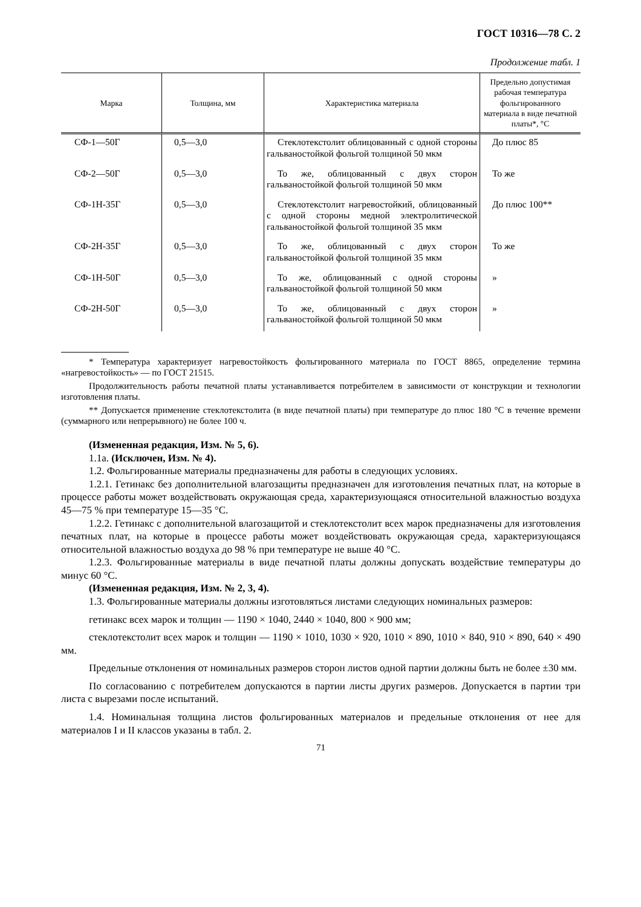ГОСТ 10316—78 С. 2
Продолжение табл. 1
| Марка | Толщина, мм | Характеристика материала | Предельно допустимая рабочая температура фольгированного материала в виде печатной платы*, °С |
| --- | --- | --- | --- |
| СФ-1—50Г | 0,5—3,0 | Стеклотекстолит облицованный с одной стороны гальваностойкой фольгой толщиной 50 мкм | До плюс 85 |
| СФ-2—50Г | 0,5—3,0 | То же, облицованный с двух сторон гальваностойкой фольгой толщиной 50 мкм | То же |
| СФ-1Н-35Г | 0,5—3,0 | Стеклотекстолит нагревостойкий, облицованный с одной стороны медной электролитической гальваностойкой фольгой толщиной 35 мкм | До плюс 100** |
| СФ-2Н-35Г | 0,5—3,0 | То же, облицованный с двух сторон гальваностойкой фольгой толщиной 35 мкм | То же |
| СФ-1Н-50Г | 0,5—3,0 | То же, облицованный с одной стороны гальваностойкой фольгой толщиной 50 мкм | » |
| СФ-2Н-50Г | 0,5—3,0 | То же, облицованный с двух сторон гальваностойкой фольгой толщиной 50 мкм | » |
* Температура характеризует нагревостойкость фольгированного материала по ГОСТ 8865, определение термина «нагревостойкость» — по ГОСТ 21515.
Продолжительность работы печатной платы устанавливается потребителем в зависимости от конструкции и технологии изготовления платы.
** Допускается применение стеклотекстолита (в виде печатной платы) при температуре до плюс 180 °С в течение времени (суммарного или непрерывного) не более 100 ч.
(Измененная редакция, Изм. № 5, 6).
1.1а. (Исключен, Изм. № 4).
1.2. Фольгированные материалы предназначены для работы в следующих условиях.
1.2.1. Гетинакс без дополнительной влагозащиты предназначен для изготовления печатных плат, на которые в процессе работы может воздействовать окружающая среда, характеризующаяся относительной влажностью воздуха 45—75 % при температуре 15—35 °С.
1.2.2. Гетинакс с дополнительной влагозащитой и стеклотекстолит всех марок предназначены для изготовления печатных плат, на которые в процессе работы может воздействовать окружающая среда, характеризующаяся относительной влажностью воздуха до 98 % при температуре не выше 40 °С.
1.2.3. Фольгированные материалы в виде печатной платы должны допускать воздействие температуры до минус 60 °С.
(Измененная редакция, Изм. № 2, 3, 4).
1.3. Фольгированные материалы должны изготовляться листами следующих номинальных размеров:
гетинакс всех марок и толщин — 1190 × 1040, 2440 × 1040, 800 × 900 мм;
стеклотекстолит всех марок и толщин — 1190 × 1010, 1030 × 920, 1010 × 890, 1010 × 840, 910 × 890, 640 × 490 мм.
Предельные отклонения от номинальных размеров сторон листов одной партии должны быть не более ±30 мм.
По согласованию с потребителем допускаются в партии листы других размеров. Допускается в партии три листа с вырезами после испытаний.
1.4. Номинальная толщина листов фольгированных материалов и предельные отклонения от нее для материалов I и II классов указаны в табл. 2.
71